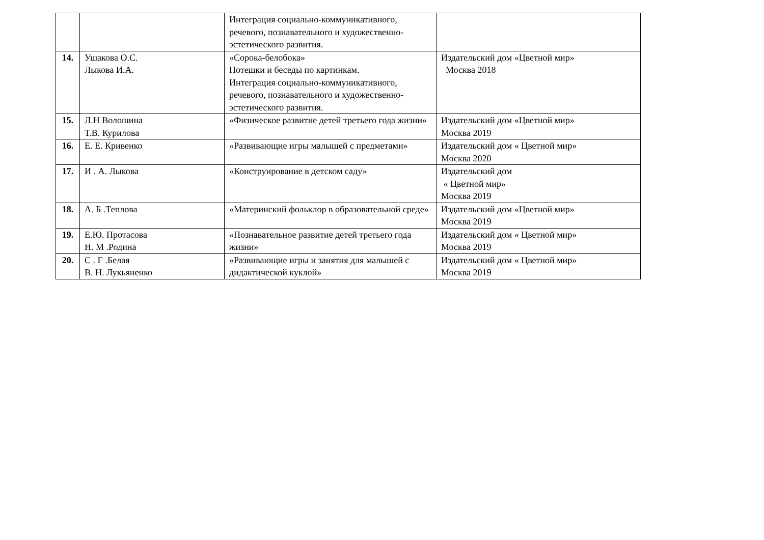| | | Интеграция социально-коммуникативного, речевого, познавательного и художественно-эстетического развития. | |
| 14. | Ушакова О.С. Лыкова И.А. | «Сорока-белобока» Потешки и беседы по картинкам. Интеграция социально-коммуникативного, речевого, познавательного и художественно-эстетического развития. | Издательский дом «Цветной мир» Москва 2018 |
| 15. | Л.Н Волошина Т.В. Курилова | «Физическое развитие детей третьего года жизни» | Издательский дом «Цветной мир» Москва 2019 |
| 16. | Е. Е. Кривенко | «Развивающие игры малышей с предметами» | Издательский дом « Цветной мир» Москва 2020 |
| 17. | И . А. Лыкова | «Конструирование в детском саду» | Издательский дом « Цветной мир» Москва 2019 |
| 18. | А. Б .Теплова | «Материнский фольклор в образовательной среде» | Издательский дом «Цветной мир» Москва 2019 |
| 19. | Е.Ю. Протасова Н. М .Родина | «Познавательное развитие детей третьего года жизни» | Издательский дом « Цветной мир» Москва 2019 |
| 20. | С . Г .Белая В. Н. Лукьяненко | «Развивающие игры и занятия для малышей с дидактической куклой» | Издательский дом « Цветной мир» Москва 2019 |